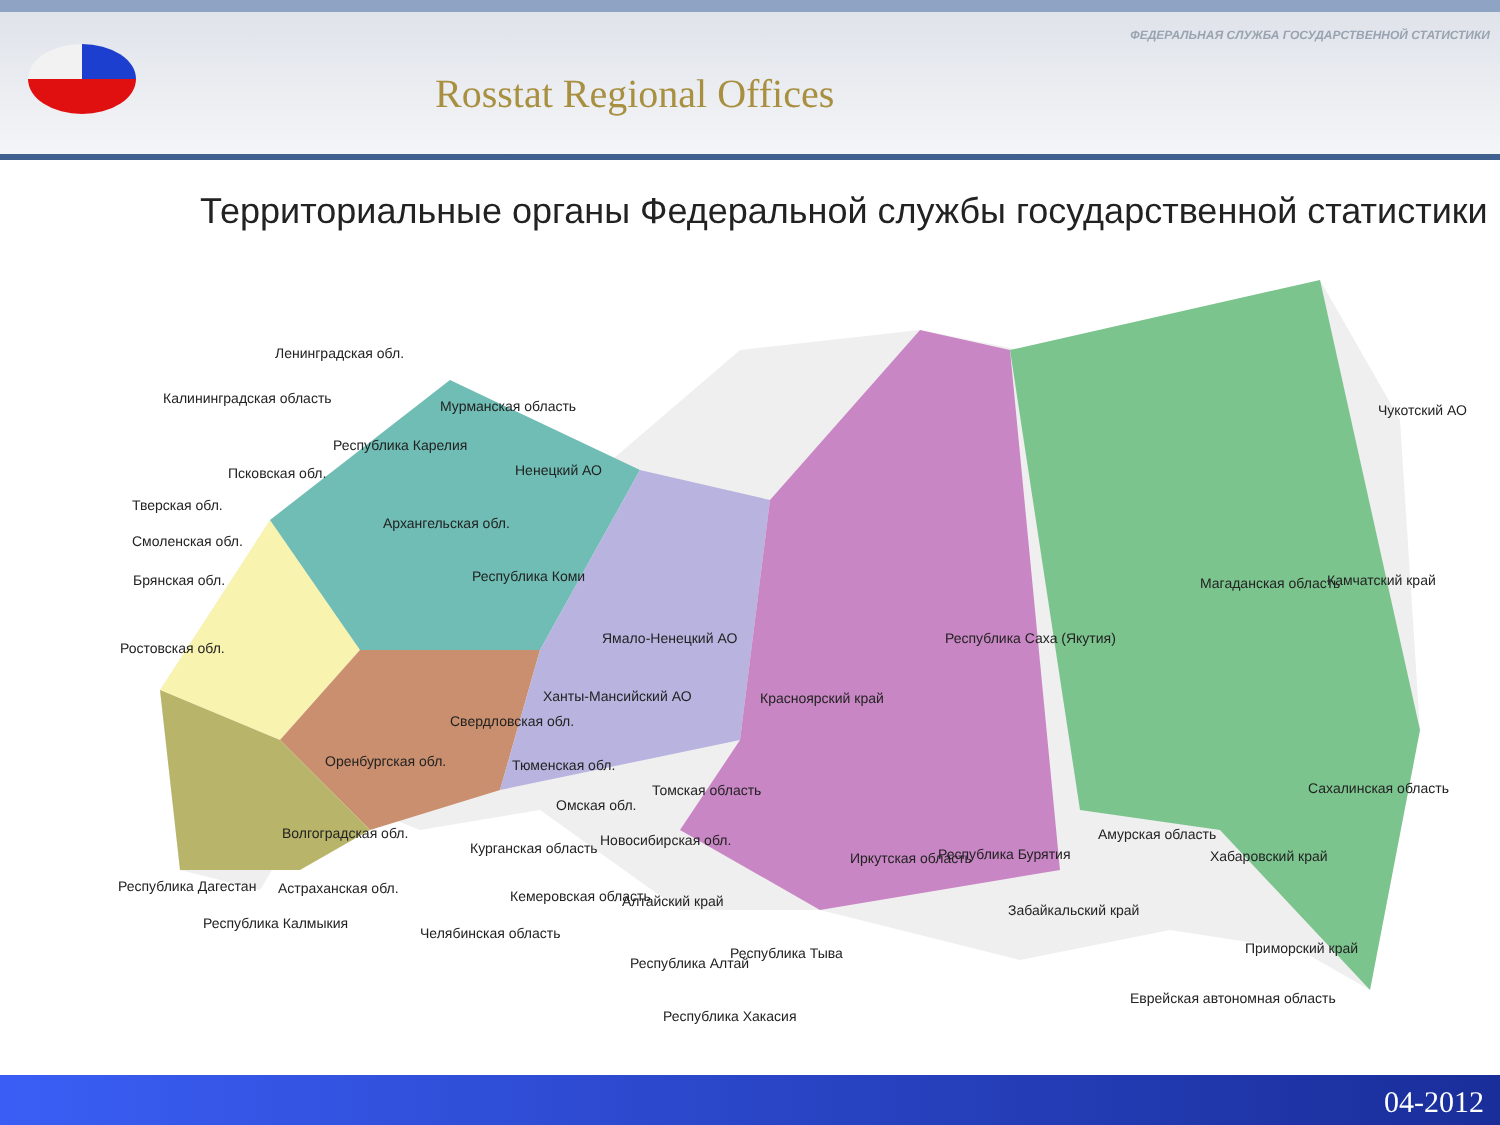Rosstat Regional Offices
ФЕДЕРАЛЬНАЯ СЛУЖБА ГОСУДАРСТВЕННОЙ СТАТИСТИКИ
Территориальные органы Федеральной службы государственной статистики
Ленинградская обл.
Калининградская область Мурманская область
Республика Карелия
Псковская обл. Ненецкий АО
Тверская обл.
Архангельская обл.
Смоленская обл.
Брянская обл. Республика Коми
Чукотский АО
Магаданская область Камчатский край
Ямало-Ненецкий АО Республика Саха (Якутия)
Ростовская обл.
Ханты-Мансийский АО Красноярский край
Свердловская обл.
Оренбургская обл. Тюменская обл.
Омская обл.
Томская область Сахалинская область
Волгоградская обл. Новосибирская обл. Амурская область
Курганская область
Иркутская область Республика Бурятия Хабаровский край
Республика Дагестан Астраханская обл. Кемеровская область Алтайский край
Забайкальский край
Республика Калмыкия
Челябинская область
Республика Тыва
Республика Алтай
Приморский край
Еврейская автономная область
Республика Хакасия
04-2012